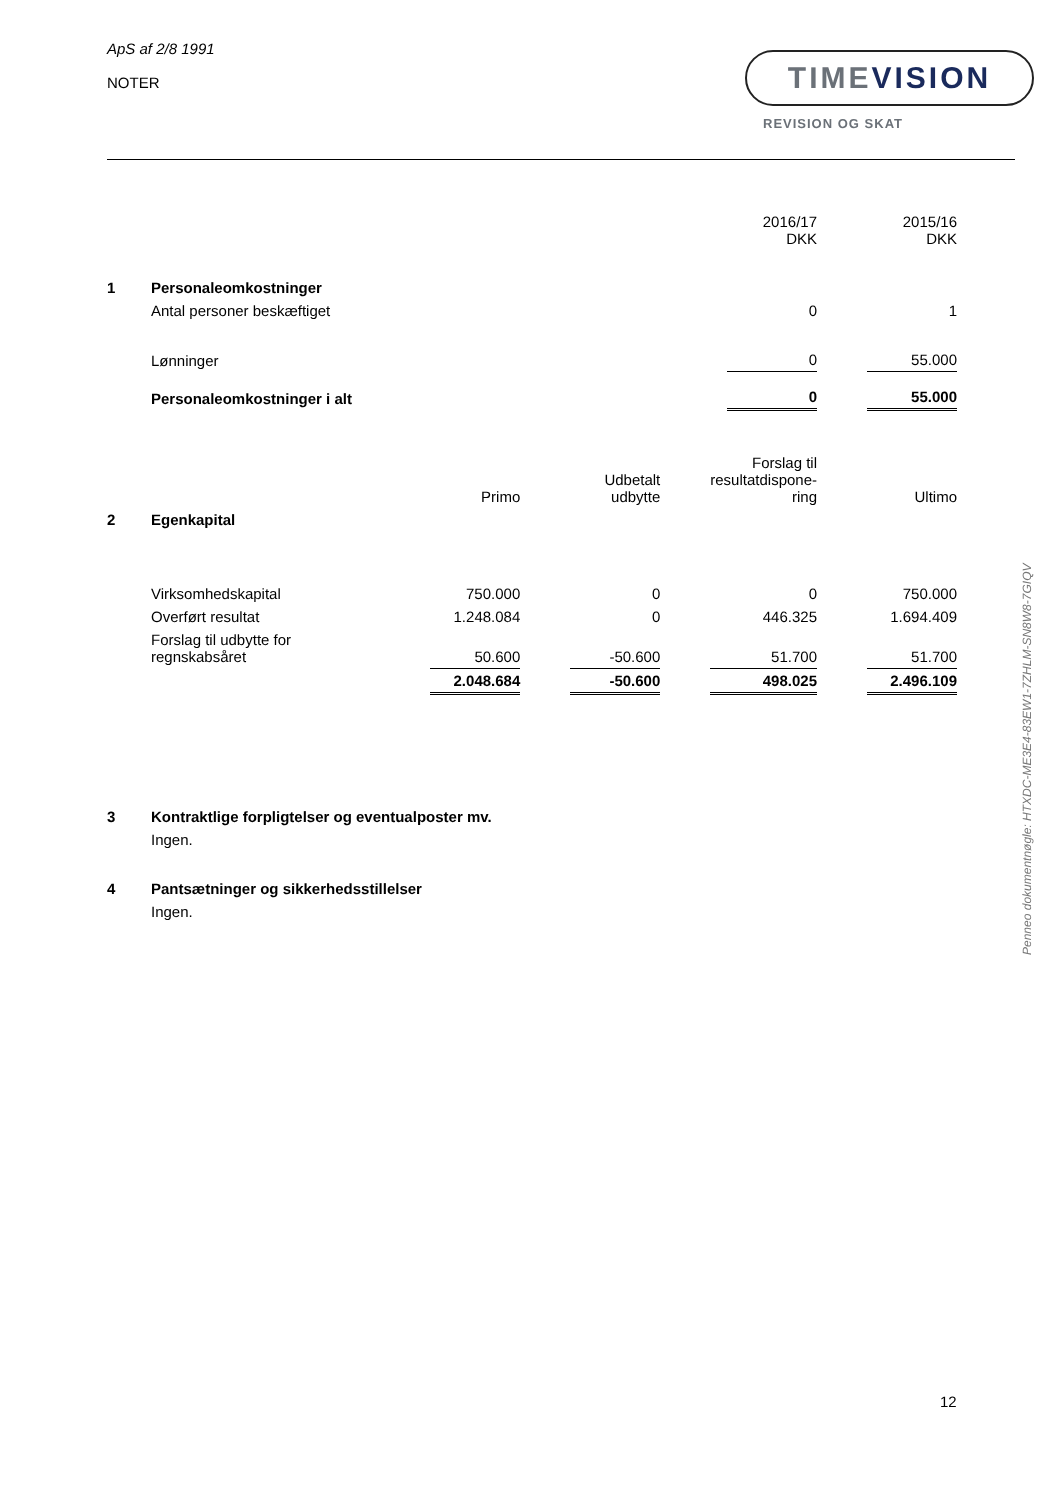ApS af 2/8 1991
NOTER
TIMEVISION
REVISION OG SKAT
Penneo dokumentnøgle: HTXDC-ME3E4-83EW1-7ZHLM-SN8W8-7GIQV
| | | | | | | 2016/17 DKK | | 2015/16 DKK |
| 1 | Personaleomkostninger | | | | | | | |
| | Antal personer beskæftiget | | | | | 0 | | 1 |
| | Lønninger | | | | | 0 | | 55.000 |
| | Personaleomkostninger i alt | | | | | 0 | | 55.000 |
| | | Primo | | Udbetalt udbytte | | Forslag til resultatdispone- ring | | Ultimo |
| 2 | Egenkapital | | | | | | | |
| | Virksomhedskapital | 750.000 | | 0 | | 0 | | 750.000 |
| | Overført resultat | 1.248.084 | | 0 | | 446.325 | | 1.694.409 |
| | Forslag til udbytte for regnskabsåret | 50.600 | | -50.600 | | 51.700 | | 51.700 |
| | | 2.048.684 | | -50.600 | | 498.025 | | 2.496.109 |
| 3 | Kontraktlige forpligtelser og eventualposter mv. |
| | Ingen. |
| 4 | Pantsætninger og sikkerhedsstillelser |
| | Ingen. |
12